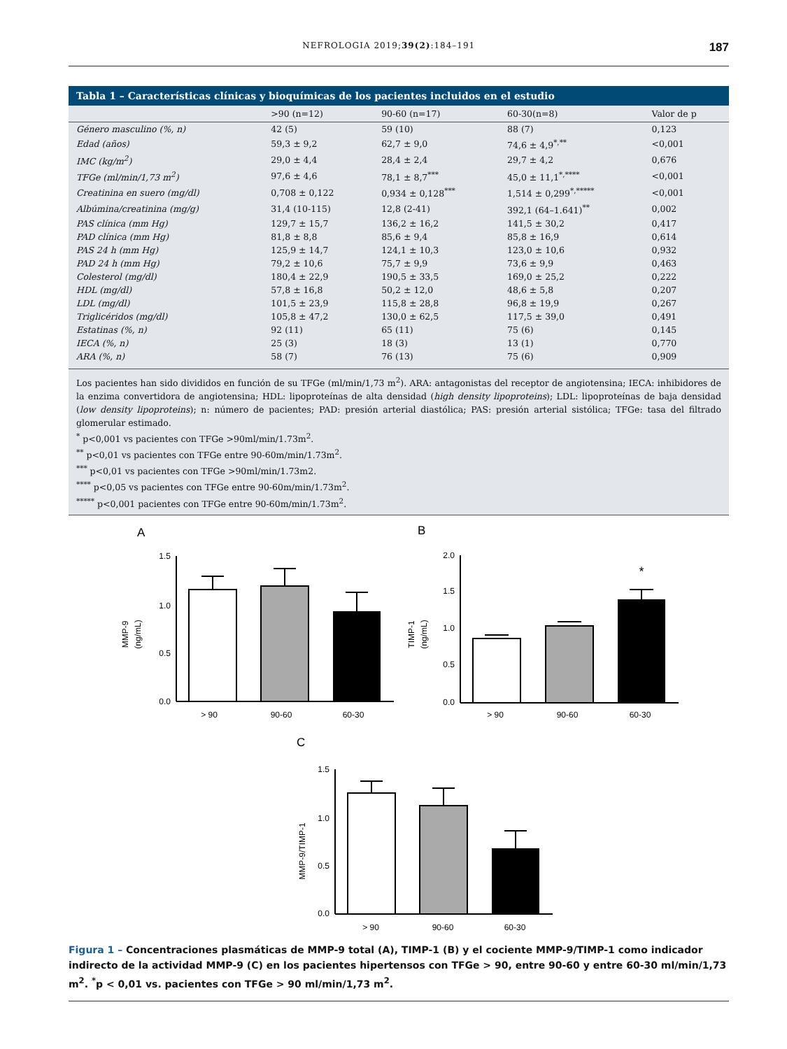NEFROLOGIA 2019;39(2):184–191
187
Tabla 1 – Características clínicas y bioquímicas de los pacientes incluidos en el estudio
| | >90 (n=12) | 90-60 (n=17) | 60-30(n=8) | Valor de p |
| --- | --- | --- | --- | --- |
| Género masculino (%, n) | 42 (5) | 59 (10) | 88 (7) | 0,123 |
| Edad (años) | 59,3 ± 9,2 | 62,7 ± 9,0 | 74,6 ± 4,9<sup>*,**</sup> | <0,001 |
| IMC (kg/m<sup>2</sup>) | 29,0 ± 4,4 | 28,4 ± 2,4 | 29,7 ± 4,2 | 0,676 |
| TFGe (ml/min/1,73 m<sup>2</sup>) | 97,6 ± 4,6 | 78,1 ± 8,7<sup>***</sup> | 45,0 ± 11,1<sup>*,****</sup> | <0,001 |
| Creatinina en suero (mg/dl) | 0,708 ± 0,122 | 0,934 ± 0,128<sup>***</sup> | 1,514 ± 0,299<sup>*,*****</sup> | <0,001 |
| Albúmina/creatinina (mg/g) | 31,4 (10-115) | 12,8 (2-41) | 392,1 (64–1.641)<sup>**</sup> | 0,002 |
| PAS clínica (mm Hg) | 129,7 ± 15,7 | 136,2 ± 16,2 | 141,5 ± 30,2 | 0,417 |
| PAD clínica (mm Hg) | 81,8 ± 8,8 | 85,6 ± 9,4 | 85,8 ± 16,9 | 0,614 |
| PAS 24 h (mm Hg) | 125,9 ± 14,7 | 124,1 ± 10,3 | 123,0 ± 10,6 | 0,932 |
| PAD 24 h (mm Hg) | 79,2 ± 10,6 | 75,7 ± 9,9 | 73,6 ± 9,9 | 0,463 |
| Colesterol (mg/dl) | 180,4 ± 22,9 | 190,5 ± 33,5 | 169,0 ± 25,2 | 0,222 |
| HDL (mg/dl) | 57,8 ± 16,8 | 50,2 ± 12,0 | 48,6 ± 5,8 | 0,207 |
| LDL (mg/dl) | 101,5 ± 23,9 | 115,8 ± 28,8 | 96,8 ± 19,9 | 0,267 |
| Triglicéridos (mg/dl) | 105,8 ± 47,2 | 130,0 ± 62,5 | 117,5 ± 39,0 | 0,491 |
| Estatinas (%, n) | 92 (11) | 65 (11) | 75 (6) | 0,145 |
| IECA (%, n) | 25 (3) | 18 (3) | 13 (1) | 0,770 |
| ARA (%, n) | 58 (7) | 76 (13) | 75 (6) | 0,909 |
Los pacientes han sido divididos en función de su TFGe (ml/min/1,73 m<sup>2</sup>). ARA: antagonistas del receptor de angiotensina; IECA: inhibidores de la enzima convertidora de angiotensina; HDL: lipoproteínas de alta densidad (high density lipoproteins); LDL: lipoproteínas de baja densidad (low density lipoproteins); n: número de pacientes; PAD: presión arterial diastólica; PAS: presión arterial sistólica; TFGe: tasa del filtrado glomerular estimado.
<sup>*</sup> p<0,001 vs pacientes con TFGe >90ml/min/1.73m<sup>2</sup>.
<sup>**</sup> p<0,01 vs pacientes con TFGe entre 90-60m/min/1.73m<sup>2</sup>.
<sup>***</sup> p<0,01 vs pacientes con TFGe >90ml/min/1.73m2.
<sup>****</sup> p<0,05 vs pacientes con TFGe entre 90-60m/min/1.73m<sup>2</sup>.
<sup>*****</sup> p<0,001 pacientes con TFGe entre 90-60m/min/1.73m<sup>2</sup>.
A
B
C
MMP-9
(ng/mL)
1.5
1.0
0.5
0.0
> 90
90-60
60-30
TIMP-1
(ng/mL)
2.0
1.5
1.0
0.5
0.0
*
> 90
90-60
60-30
MMP-9/TIMP-1
1.5
1.0
0.5
0.0
> 90
90-60
60-30
Figura 1 – Concentraciones plasmáticas de MMP-9 total (A), TIMP-1 (B) y el cociente MMP-9/TIMP-1 como indicador indirecto de la actividad MMP-9 (C) en los pacientes hipertensos con TFGe > 90, entre 90-60 y entre 60-30 ml/min/1,73 m<sup>2</sup>. <sup>*</sup>p < 0,01 vs. pacientes con TFGe > 90 ml/min/1,73 m<sup>2</sup>.